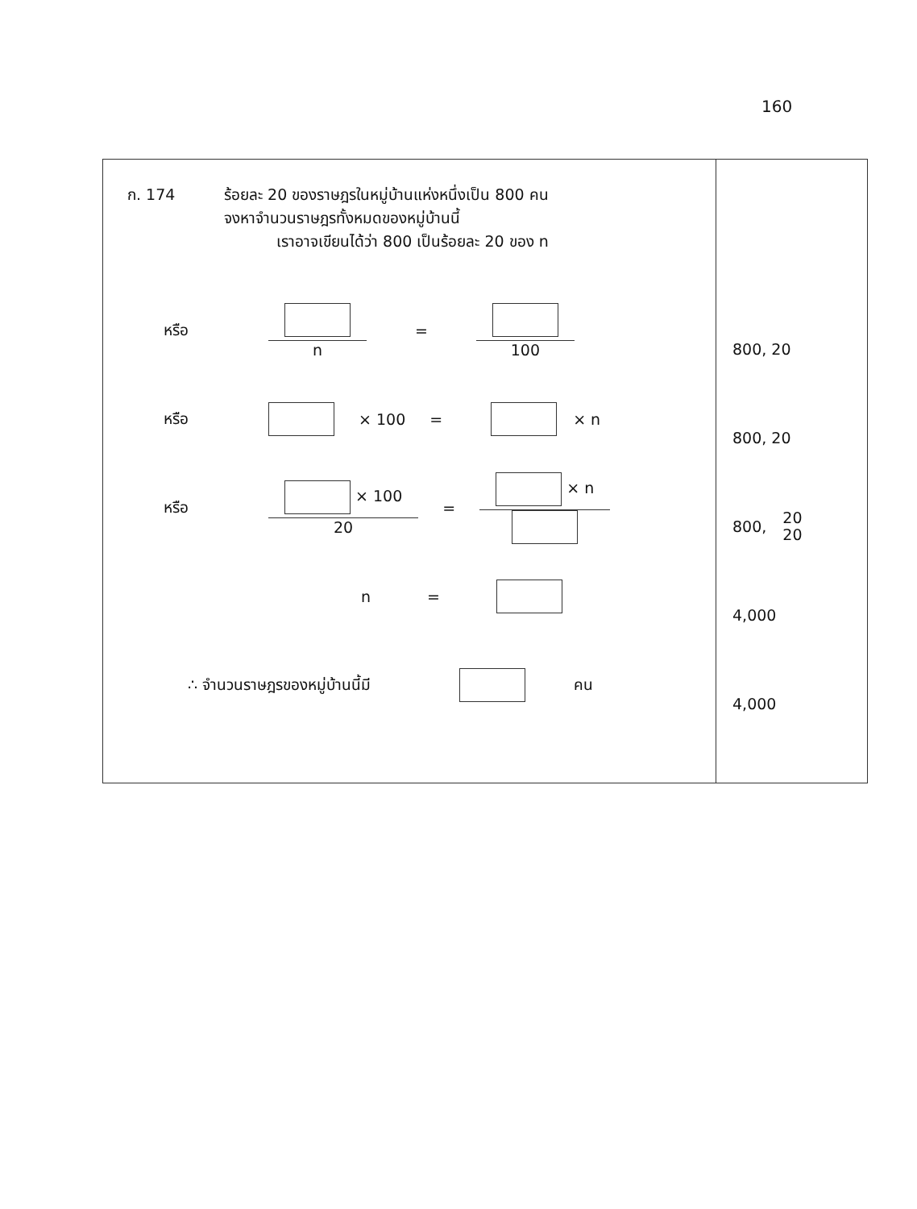160
| ก. 174 ร้อยละ 20 ของราษฎรในหมู่บ้านแห่งหนึ่งเป็น 800 คน จงหาจำนวนราษฎรทั้งหมดของหมู่บ้านนี้ เราอาจเขียนได้ว่า 800 เป็นร้อยละ 20 ของ n หรือ n = 100 หรือ × 100 = × n หรือ × 100 20 = × n n = ∴ จำนวนราษฎรของหมู่บ้านนี้มี คน | 800, 20 800, 20 800, 20 20 4,000 4,000 |